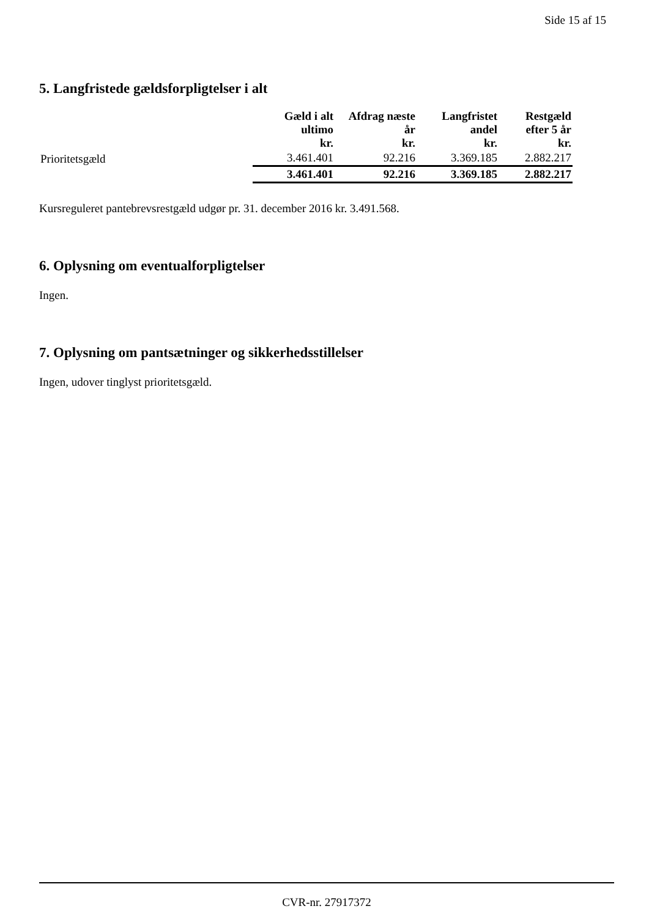Side 15 af 15
5. Langfristede gældsforpligtelser i alt
| | Gæld i alt ultimo kr. | Afdrag næste år kr. | Langfristet andel kr. | Restgæld efter 5 år kr. |
| --- | --- | --- | --- | --- |
| Prioritetsgæld | 3.461.401 | 92.216 | 3.369.185 | 2.882.217 |
| | 3.461.401 | 92.216 | 3.369.185 | 2.882.217 |
Kursreguleret pantebrevsrestgæld udgør pr. 31. december 2016 kr. 3.491.568.
6. Oplysning om eventualforpligtelser
Ingen.
7. Oplysning om pantsætninger og sikkerhedsstillelser
Ingen, udover tinglyst prioritetsgæld.
CVR-nr. 27917372